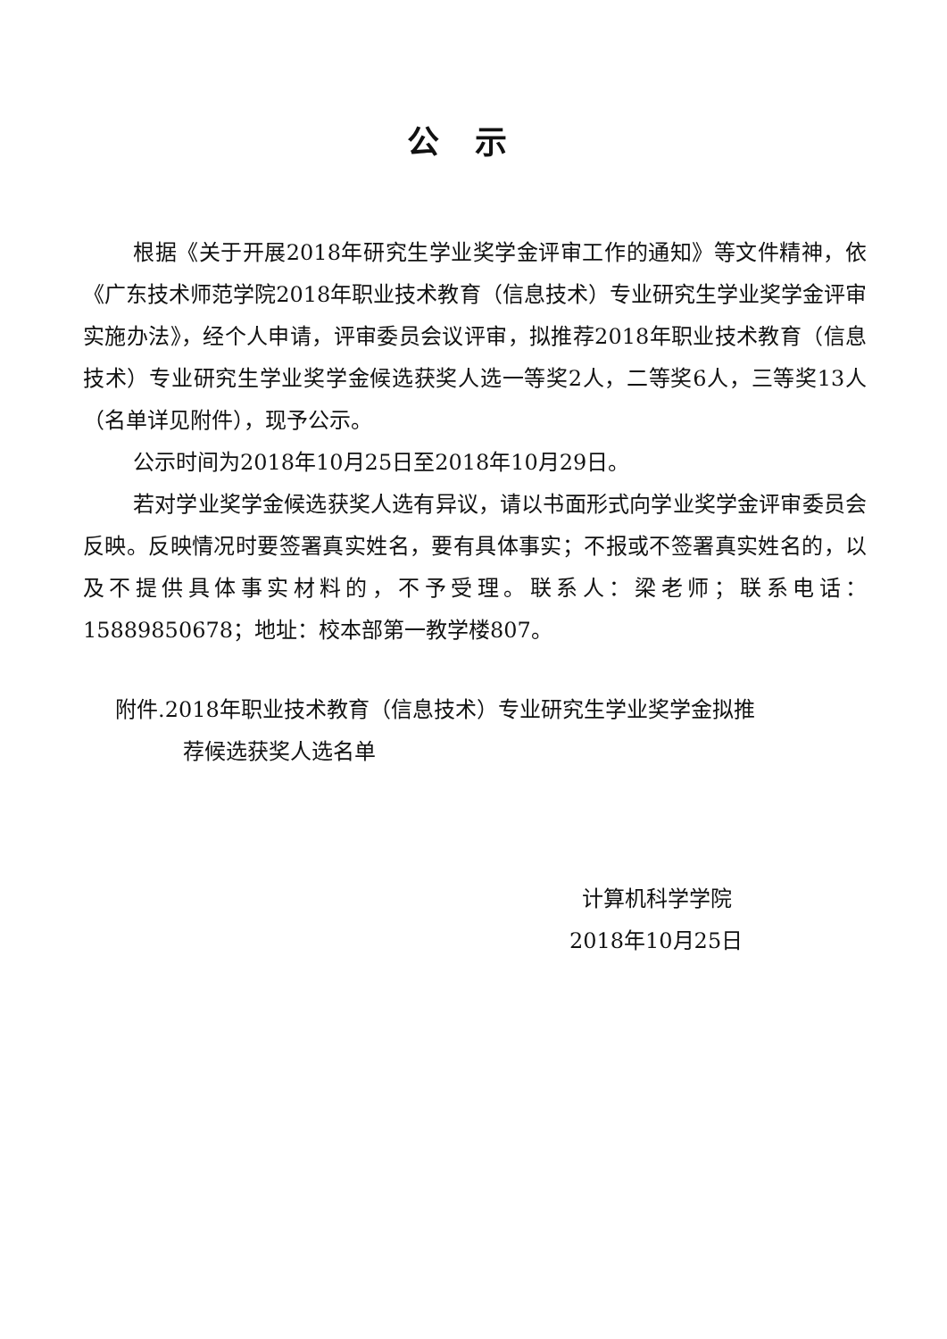公示
根据《关于开展2018年研究生学业奖学金评审工作的通知》等文件精神，依《广东技术师范学院2018年职业技术教育（信息技术）专业研究生学业奖学金评审实施办法》，经个人申请，评审委员会议评审，拟推荐2018年职业技术教育（信息技术）专业研究生学业奖学金候选获奖人选一等奖2人，二等奖6人，三等奖13人（名单详见附件），现予公示。
公示时间为2018年10月25日至2018年10月29日。
若对学业奖学金候选获奖人选有异议，请以书面形式向学业奖学金评审委员会反映。反映情况时要签署真实姓名，要有具体事实；不报或不签署真实姓名的，以及不提供具体事实材料的，不予受理。联系人：梁老师；联系电话：15889850678；地址：校本部第一教学楼807。
附件.2018年职业技术教育（信息技术）专业研究生学业奖学金拟推
荐候选获奖人选名单
计算机科学学院
2018年10月25日